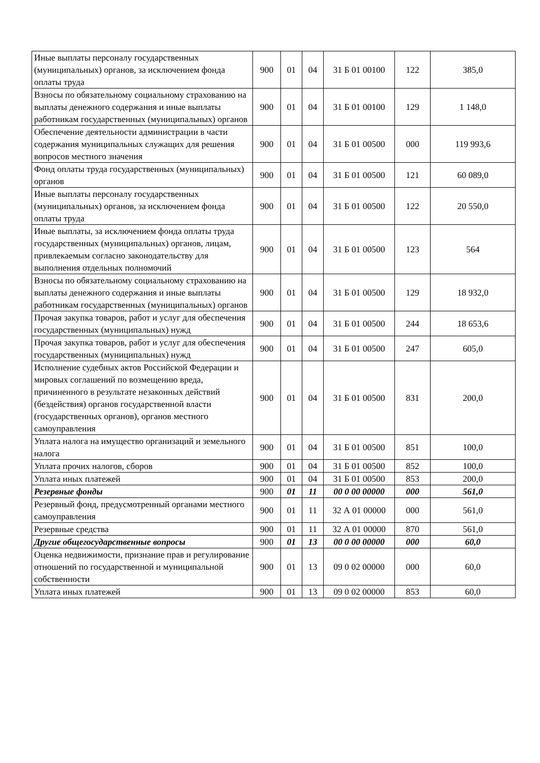| Иные выплаты персоналу государственных (муниципальных) органов, за исключением фонда оплаты труда | 900 | 01 | 04 | 31 Б 01 00100 | 122 | 385,0 |
| Взносы по обязательному социальному страхованию на выплаты денежного содержания и иные выплаты работникам государственных (муниципальных) органов | 900 | 01 | 04 | 31 Б 01 00100 | 129 | 1 148,0 |
| Обеспечение деятельности администрации в части содержания муниципальных служащих для решения вопросов местного значения | 900 | 01 | 04 | 31 Б 01 00500 | 000 | 119 993,6 |
| Фонд оплаты труда государственных (муниципальных) органов | 900 | 01 | 04 | 31 Б 01 00500 | 121 | 60 089,0 |
| Иные выплаты персоналу государственных (муниципальных) органов, за исключением фонда оплаты труда | 900 | 01 | 04 | 31 Б 01 00500 | 122 | 20 550,0 |
| Иные выплаты, за исключением фонда оплаты труда государственных (муниципальных) органов, лицам, привлекаемым согласно законодательству для выполнения отдельных полномочий | 900 | 01 | 04 | 31 Б 01 00500 | 123 | 564 |
| Взносы по обязательному социальному страхованию на выплаты денежного содержания и иные выплаты работникам государственных (муниципальных) органов | 900 | 01 | 04 | 31 Б 01 00500 | 129 | 18 932,0 |
| Прочая закупка товаров, работ и услуг для обеспечения государственных (муниципальных) нужд | 900 | 01 | 04 | 31 Б 01 00500 | 244 | 18 653,6 |
| Прочая закупка товаров, работ и услуг для обеспечения государственных (муниципальных) нужд | 900 | 01 | 04 | 31 Б 01 00500 | 247 | 605,0 |
| Исполнение судебных актов Российской Федерации и мировых соглашений по возмещению вреда, причиненного в результате незаконных действий (бездействия) органов государственной власти (государственных органов), органов местного самоуправления | 900 | 01 | 04 | 31 Б 01 00500 | 831 | 200,0 |
| Уплата налога на имущество организаций и земельного налога | 900 | 01 | 04 | 31 Б 01 00500 | 851 | 100,0 |
| Уплата прочих налогов, сборов | 900 | 01 | 04 | 31 Б 01 00500 | 852 | 100,0 |
| Уплата иных платежей | 900 | 01 | 04 | 31 Б 01 00500 | 853 | 200,0 |
| Резервные фонды | 900 | 01 | 11 | 00 0 00 00000 | 000 | 561,0 |
| Резервный фонд, предусмотренный органами местного самоуправления | 900 | 01 | 11 | 32 А 01 00000 | 000 | 561,0 |
| Резервные средства | 900 | 01 | 11 | 32 А 01 00000 | 870 | 561,0 |
| Другие общегосударственные вопросы | 900 | 01 | 13 | 00 0 00 00000 | 000 | 60,0 |
| Оценка недвижимости, признание прав и регулирование отношений по государственной и муниципальной собственности | 900 | 01 | 13 | 09 0 02 00000 | 000 | 60,0 |
| Уплата иных платежей | 900 | 01 | 13 | 09 0 02 00000 | 853 | 60,0 |